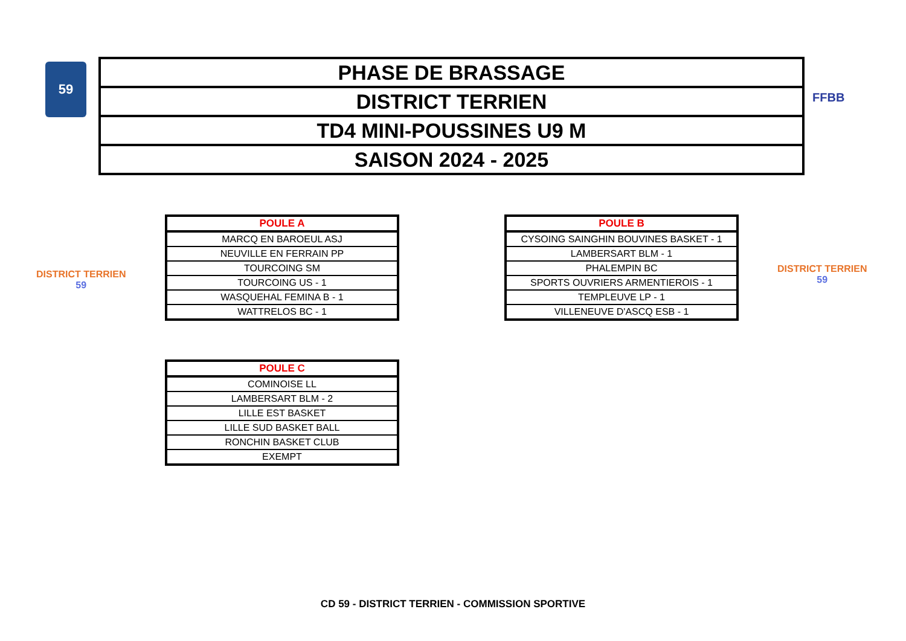59
| PHASE DE BRASSAGE |
| DISTRICT TERRIEN |
| TD4 MINI-POUSSINES U9 M |
| SAISON 2024 - 2025 |
FFBB
DISTRICT TERRIEN
59
DISTRICT TERRIEN
59
| POULE A |
| --- |
| MARCQ EN BAROEUL ASJ |
| NEUVILLE EN FERRAIN PP |
| TOURCOING SM |
| TOURCOING US - 1 |
| WASQUEHAL FEMINA B - 1 |
| WATTRELOS BC - 1 |
| POULE B |
| --- |
| CYSOING SAINGHIN BOUVINES BASKET - 1 |
| LAMBERSART BLM - 1 |
| PHALEMPIN BC |
| SPORTS OUVRIERS ARMENTIEROIS - 1 |
| TEMPLEUVE LP - 1 |
| VILLENEUVE D'ASCQ ESB - 1 |
| POULE C |
| --- |
| COMINOISE LL |
| LAMBERSART BLM - 2 |
| LILLE EST BASKET |
| LILLE SUD BASKET BALL |
| RONCHIN BASKET CLUB |
| EXEMPT |
CD 59 - DISTRICT TERRIEN - COMMISSION SPORTIVE